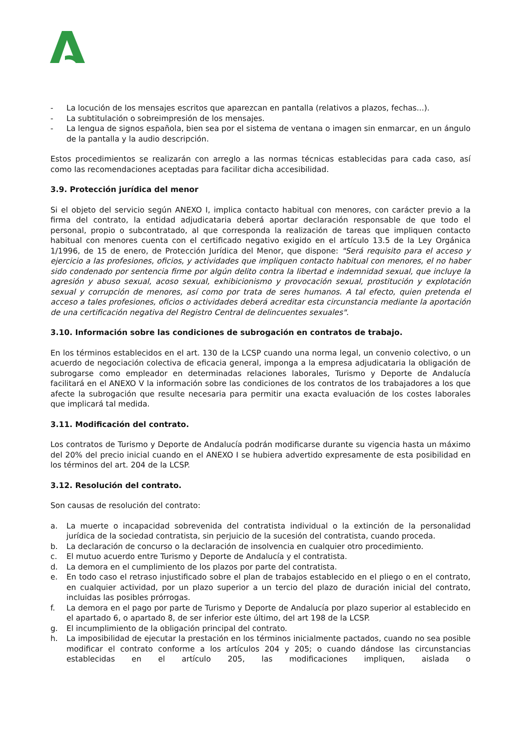- La locución de los mensajes escritos que aparezcan en pantalla (relativos a plazos, fechas...).
- La subtitulación o sobreimpresión de los mensajes.
- La lengua de signos española, bien sea por el sistema de ventana o imagen sin enmarcar, en un ángulo de la pantalla y la audio descripción.
Estos procedimientos se realizarán con arreglo a las normas técnicas establecidas para cada caso, así como las recomendaciones aceptadas para facilitar dicha accesibilidad.
3.9. Protección jurídica del menor
Si el objeto del servicio según ANEXO I, implica contacto habitual con menores, con carácter previo a la firma del contrato, la entidad adjudicataria deberá aportar declaración responsable de que todo el personal, propio o subcontratado, al que corresponda la realización de tareas que impliquen contacto habitual con menores cuenta con el certificado negativo exigido en el artículo 13.5 de la Ley Orgánica 1/1996, de 15 de enero, de Protección Jurídica del Menor, que dispone: "Será requisito para el acceso y ejercicio a las profesiones, oficios, y actividades que impliquen contacto habitual con menores, el no haber sido condenado por sentencia firme por algún delito contra la libertad e indemnidad sexual, que incluye la agresión y abuso sexual, acoso sexual, exhibicionismo y provocación sexual, prostitución y explotación sexual y corrupción de menores, así como por trata de seres humanos. A tal efecto, quien pretenda el acceso a tales profesiones, oficios o actividades deberá acreditar esta circunstancia mediante la aportación de una certificación negativa del Registro Central de delincuentes sexuales".
3.10. Información sobre las condiciones de subrogación en contratos de trabajo.
En los términos establecidos en el art. 130 de la LCSP cuando una norma legal, un convenio colectivo, o un acuerdo de negociación colectiva de eficacia general, imponga a la empresa adjudicataria la obligación de subrogarse como empleador en determinadas relaciones laborales, Turismo y Deporte de Andalucía facilitará en el ANEXO V la información sobre las condiciones de los contratos de los trabajadores a los que afecte la subrogación que resulte necesaria para permitir una exacta evaluación de los costes laborales que implicará tal medida.
3.11. Modificación del contrato.
Los contratos de Turismo y Deporte de Andalucía podrán modificarse durante su vigencia hasta un máximo del 20% del precio inicial cuando en el ANEXO I se hubiera advertido expresamente de esta posibilidad en los términos del art. 204 de la LCSP.
3.12. Resolución del contrato.
Son causas de resolución del contrato:
a. La muerte o incapacidad sobrevenida del contratista individual o la extinción de la personalidad jurídica de la sociedad contratista, sin perjuicio de la sucesión del contratista, cuando proceda.
b. La declaración de concurso o la declaración de insolvencia en cualquier otro procedimiento.
c. El mutuo acuerdo entre Turismo y Deporte de Andalucía y el contratista.
d. La demora en el cumplimiento de los plazos por parte del contratista.
e. En todo caso el retraso injustificado sobre el plan de trabajos establecido en el pliego o en el contrato, en cualquier actividad, por un plazo superior a un tercio del plazo de duración inicial del contrato, incluidas las posibles prórrogas.
f. La demora en el pago por parte de Turismo y Deporte de Andalucía por plazo superior al establecido en el apartado 6, o apartado 8, de ser inferior este último, del art 198 de la LCSP.
g. El incumplimiento de la obligación principal del contrato.
h. La imposibilidad de ejecutar la prestación en los términos inicialmente pactados, cuando no sea posible modificar el contrato conforme a los artículos 204 y 205; o cuando dándose las circunstancias establecidas en el artículo 205, las modificaciones impliquen, aislada o